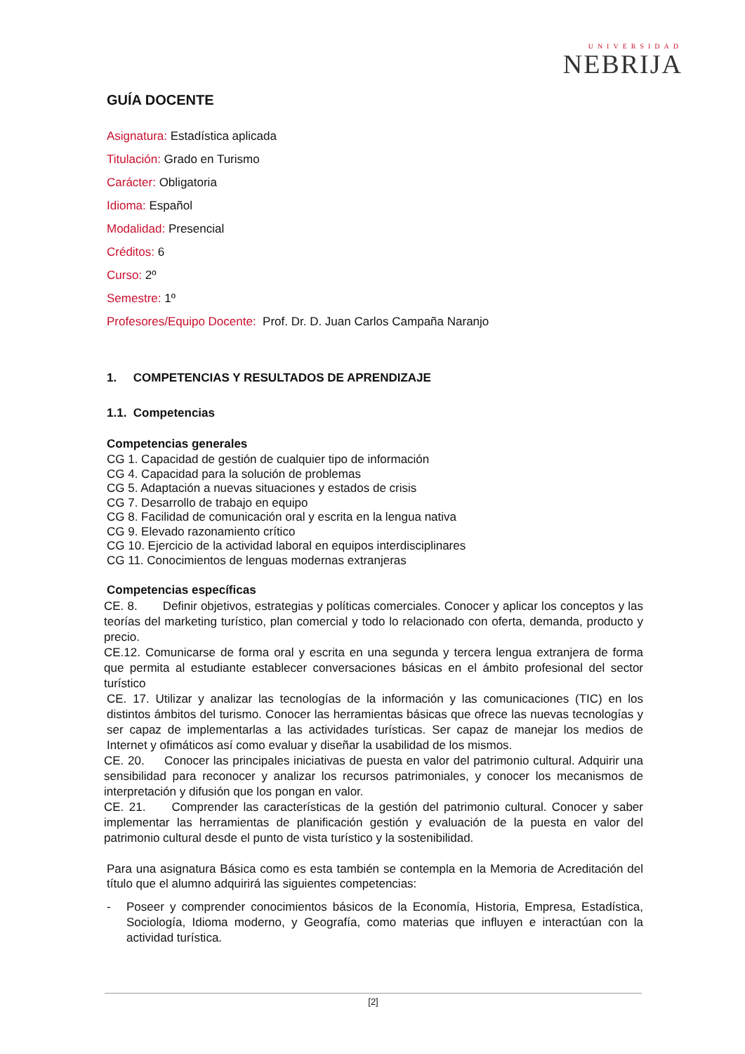UNIVERSIDAD
NEBRIJA
GUÍA DOCENTE
Asignatura: Estadística aplicada
Titulación: Grado en Turismo
Carácter: Obligatoria
Idioma: Español
Modalidad: Presencial
Créditos: 6
Curso: 2º
Semestre: 1º
Profesores/Equipo Docente: Prof. Dr. D. Juan Carlos Campaña Naranjo
1. COMPETENCIAS Y RESULTADOS DE APRENDIZAJE
1.1. Competencias
Competencias generales
CG 1. Capacidad de gestión de cualquier tipo de información
CG 4. Capacidad para la solución de problemas
CG 5. Adaptación a nuevas situaciones y estados de crisis
CG 7. Desarrollo de trabajo en equipo
CG 8. Facilidad de comunicación oral y escrita en la lengua nativa
CG 9. Elevado razonamiento crítico
CG 10. Ejercicio de la actividad laboral en equipos interdisciplinares
CG 11. Conocimientos de lenguas modernas extranjeras
Competencias específicas
CE. 8. Definir objetivos, estrategias y políticas comerciales. Conocer y aplicar los conceptos y las teorías del marketing turístico, plan comercial y todo lo relacionado con oferta, demanda, producto y precio.
CE.12. Comunicarse de forma oral y escrita en una segunda y tercera lengua extranjera de forma que permita al estudiante establecer conversaciones básicas en el ámbito profesional del sector turístico
CE. 17. Utilizar y analizar las tecnologías de la información y las comunicaciones (TIC) en los distintos ámbitos del turismo. Conocer las herramientas básicas que ofrece las nuevas tecnologías y ser capaz de implementarlas a las actividades turísticas. Ser capaz de manejar los medios de Internet y ofimáticos así como evaluar y diseñar la usabilidad de los mismos.
CE. 20. Conocer las principales iniciativas de puesta en valor del patrimonio cultural. Adquirir una sensibilidad para reconocer y analizar los recursos patrimoniales, y conocer los mecanismos de interpretación y difusión que los pongan en valor.
CE. 21. Comprender las características de la gestión del patrimonio cultural. Conocer y saber implementar las herramientas de planificación gestión y evaluación de la puesta en valor del patrimonio cultural desde el punto de vista turístico y la sostenibilidad.
Para una asignatura Básica como es esta también se contempla en la Memoria de Acreditación del título que el alumno adquirirá las siguientes competencias:
- Poseer y comprender conocimientos básicos de la Economía, Historia, Empresa, Estadística, Sociología, Idioma moderno, y Geografía, como materias que influyen e interactúan con la actividad turística.
[2]